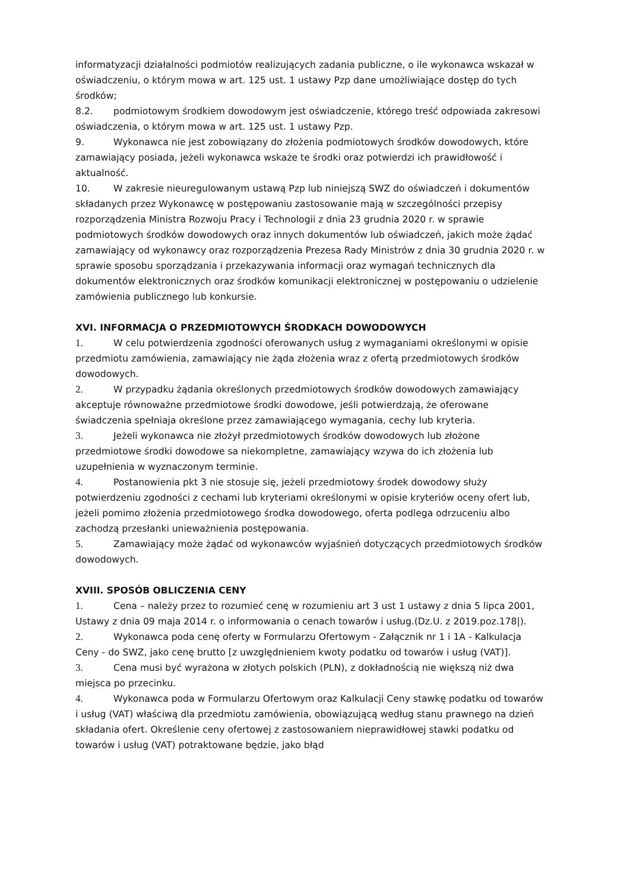informatyzacji działalności podmiotów realizujących zadania publiczne, o ile wykonawca wskazał w oświadczeniu, o którym mowa w art. 125 ust. 1 ustawy Pzp dane umożliwiające dostęp do tych środków;
8.2. podmiotowym środkiem dowodowym jest oświadczenie, którego treść odpowiada zakresowi oświadczenia, o którym mowa w art. 125 ust. 1 ustawy Pzp.
9. Wykonawca nie jest zobowiązany do złożenia podmiotowych środków dowodowych, które zamawiający posiada, jeżeli wykonawca wskaże te środki oraz potwierdzi ich prawidłowość i aktualność.
10. W zakresie nieuregulowanym ustawą Pzp lub niniejszą SWZ do oświadczeń i dokumentów składanych przez Wykonawcę w postępowaniu zastosowanie mają w szczególności przepisy rozporządzenia Ministra Rozwoju Pracy i Technologii z dnia 23 grudnia 2020 r. w sprawie podmiotowych środków dowodowych oraz innych dokumentów lub oświadczeń, jakich może żądać zamawiający od wykonawcy oraz rozporządzenia Prezesa Rady Ministrów z dnia 30 grudnia 2020 r. w sprawie sposobu sporządzania i przekazywania informacji oraz wymagań technicznych dla dokumentów elektronicznych oraz środków komunikacji elektronicznej w postępowaniu o udzielenie zamówienia publicznego lub konkursie.
XVI. INFORMACJA O PRZEDMIOTOWYCH ŚRODKACH DOWODOWYCH
1. W celu potwierdzenia zgodności oferowanych usług z wymaganiami określonymi w opisie przedmiotu zamówienia, zamawiający nie żąda złożenia wraz z ofertą przedmiotowych środków dowodowych.
2. W przypadku żądania określonych przedmiotowych środków dowodowych zamawiający akceptuje równoważne przedmiotowe środki dowodowe, jeśli potwierdzają, że oferowane świadczenia spełniaja określone przez zamawiającego wymagania, cechy lub kryteria.
3. Jeżeli wykonawca nie złożył przedmiotowych środków dowodowych lub złożone przedmiotowe środki dowodowe sa niekompletne, zamawiający wzywa do ich złożenia lub uzupełnienia w wyznaczonym terminie.
4. Postanowienia pkt 3 nie stosuje się, jeżeli przedmiotowy środek dowodowy służy potwierdzeniu zgodności z cechami lub kryteriami określonymi w opisie kryteriów oceny ofert lub, jeżeli pomimo złożenia przedmiotowego środka dowodowego, oferta podlega odrzuceniu albo zachodzą przesłanki unieważnienia postępowania.
5. Zamawiający może żądać od wykonawców wyjaśnień dotyczących przedmiotowych środków dowodowych.
XVIII. SPOSÓB OBLICZENIA CENY
1. Cena – należy przez to rozumieć cenę w rozumieniu art 3 ust 1 ustawy z dnia 5 lipca 2001, Ustawy z dnia 09 maja 2014 r. o informowania o cenach towarów i usług.(Dz.U. z 2019.poz.178|).
2. Wykonawca poda cenę oferty w Formularzu Ofertowym - Załącznik nr 1 i 1A - Kalkulacja Ceny - do SWZ, jako cenę brutto [z uwzględnieniem kwoty podatku od towarów i usług (VAT)].
3. Cena musi być wyrażona w złotych polskich (PLN), z dokładnością nie większą niż dwa miejsca po przecinku.
4. Wykonawca poda w Formularzu Ofertowym oraz Kalkulacji Ceny stawkę podatku od towarów i usług (VAT) właściwą dla przedmiotu zamówienia, obowiązującą według stanu prawnego na dzień składania ofert. Określenie ceny ofertowej z zastosowaniem nieprawidłowej stawki podatku od towarów i usług (VAT) potraktowane będzie, jako błąd